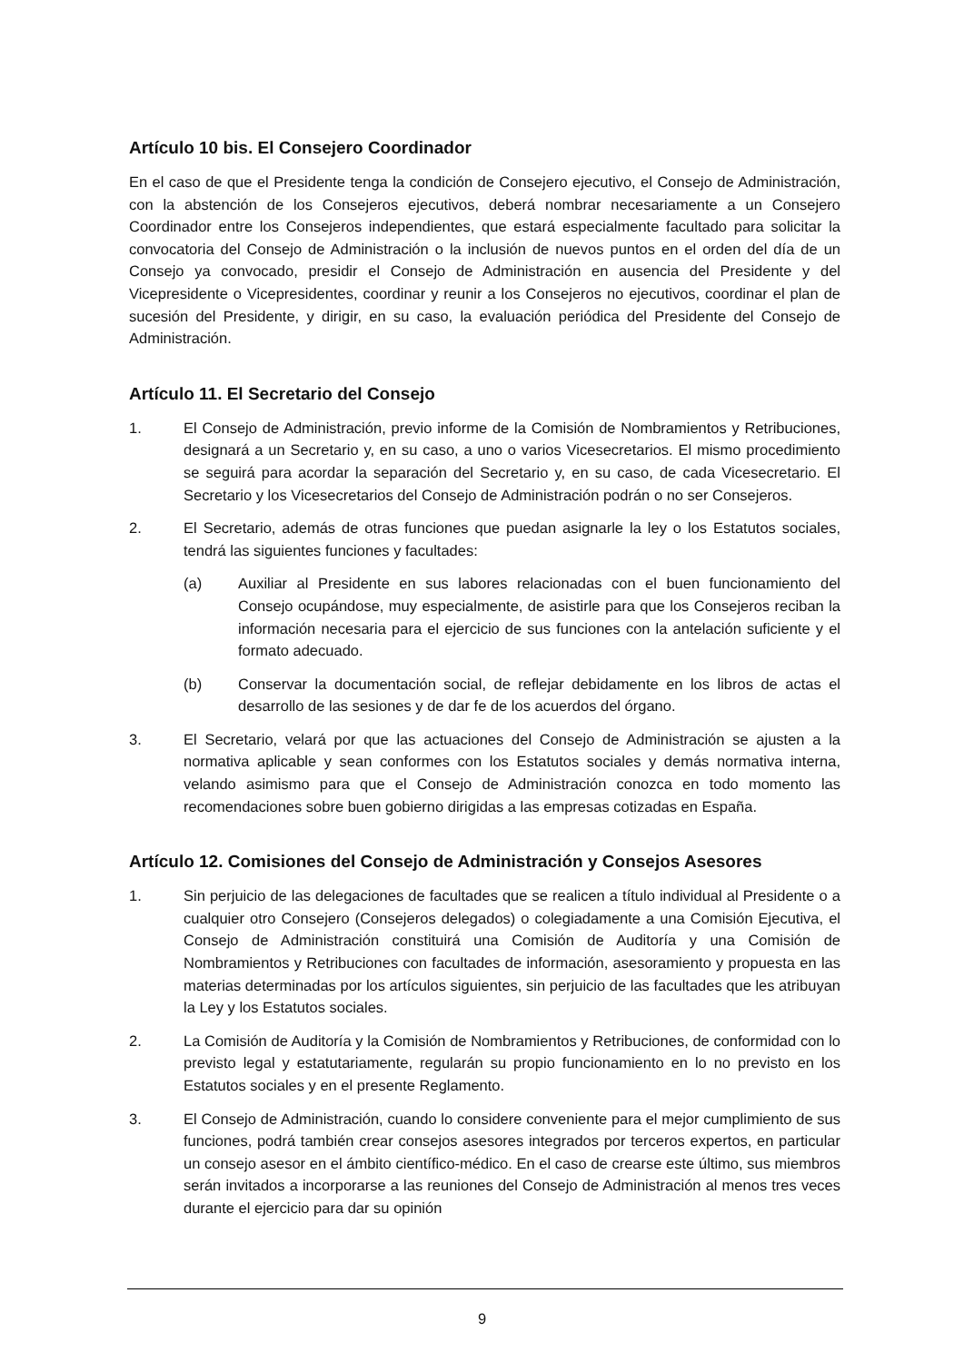Artículo 10 bis. El Consejero Coordinador
En el caso de que el Presidente tenga la condición de Consejero ejecutivo, el Consejo de Administración, con la abstención de los Consejeros ejecutivos, deberá nombrar necesariamente a un Consejero Coordinador entre los Consejeros independientes, que estará especialmente facultado para solicitar la convocatoria del Consejo de Administración o la inclusión de nuevos puntos en el orden del día de un Consejo ya convocado, presidir el Consejo de Administración en ausencia del Presidente y del Vicepresidente o Vicepresidentes, coordinar y reunir a los Consejeros no ejecutivos, coordinar el plan de sucesión del Presidente, y dirigir, en su caso, la evaluación periódica del Presidente del Consejo de Administración.
Artículo 11. El Secretario del Consejo
1. El Consejo de Administración, previo informe de la Comisión de Nombramientos y Retribuciones, designará a un Secretario y, en su caso, a uno o varios Vicesecretarios. El mismo procedimiento se seguirá para acordar la separación del Secretario y, en su caso, de cada Vicesecretario. El Secretario y los Vicesecretarios del Consejo de Administración podrán o no ser Consejeros.
2. El Secretario, además de otras funciones que puedan asignarle la ley o los Estatutos sociales, tendrá las siguientes funciones y facultades:
(a) Auxiliar al Presidente en sus labores relacionadas con el buen funcionamiento del Consejo ocupándose, muy especialmente, de asistirle para que los Consejeros reciban la información necesaria para el ejercicio de sus funciones con la antelación suficiente y el formato adecuado.
(b) Conservar la documentación social, de reflejar debidamente en los libros de actas el desarrollo de las sesiones y de dar fe de los acuerdos del órgano.
3. El Secretario, velará por que las actuaciones del Consejo de Administración se ajusten a la normativa aplicable y sean conformes con los Estatutos sociales y demás normativa interna, velando asimismo para que el Consejo de Administración conozca en todo momento las recomendaciones sobre buen gobierno dirigidas a las empresas cotizadas en España.
Artículo 12. Comisiones del Consejo de Administración y Consejos Asesores
1. Sin perjuicio de las delegaciones de facultades que se realicen a título individual al Presidente o a cualquier otro Consejero (Consejeros delegados) o colegiadamente a una Comisión Ejecutiva, el Consejo de Administración constituirá una Comisión de Auditoría y una Comisión de Nombramientos y Retribuciones con facultades de información, asesoramiento y propuesta en las materias determinadas por los artículos siguientes, sin perjuicio de las facultades que les atribuyan la Ley y los Estatutos sociales.
2. La Comisión de Auditoría y la Comisión de Nombramientos y Retribuciones, de conformidad con lo previsto legal y estatutariamente, regularán su propio funcionamiento en lo no previsto en los Estatutos sociales y en el presente Reglamento.
3. El Consejo de Administración, cuando lo considere conveniente para el mejor cumplimiento de sus funciones, podrá también crear consejos asesores integrados por terceros expertos, en particular un consejo asesor en el ámbito científico-médico. En el caso de crearse este último, sus miembros serán invitados a incorporarse a las reuniones del Consejo de Administración al menos tres veces durante el ejercicio para dar su opinión
9